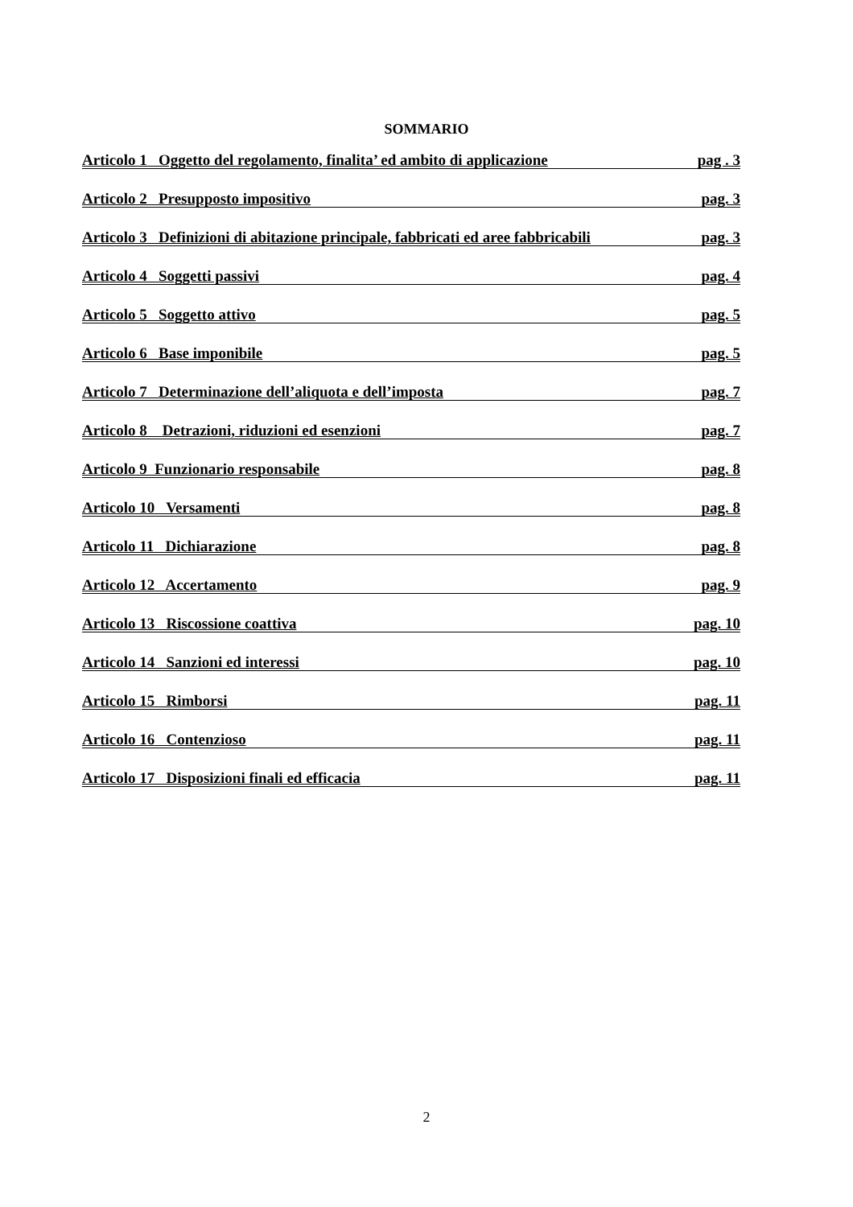SOMMARIO
Articolo 1 Oggetto del regolamento, finalita’ ed ambito di applicazione pag . 3
Articolo 2 Presupposto impositivo pag. 3
Articolo 3 Definizioni di abitazione principale, fabbricati ed aree fabbricabili pag. 3
Articolo 4 Soggetti passivi pag. 4
Articolo 5 Soggetto attivo pag. 5
Articolo 6 Base imponibile pag. 5
Articolo 7 Determinazione dell’aliquota e dell’imposta pag. 7
Articolo 8 Detrazioni, riduzioni ed esenzioni pag. 7
Articolo 9 Funzionario responsabile pag. 8
Articolo 10 Versamenti pag. 8
Articolo 11 Dichiarazione pag. 8
Articolo 12 Accertamento pag. 9
Articolo 13 Riscossione coattiva pag. 10
Articolo 14 Sanzioni ed interessi pag. 10
Articolo 15 Rimborsi pag. 11
Articolo 16 Contenzioso pag. 11
Articolo 17 Disposizioni finali ed efficacia pag. 11
2